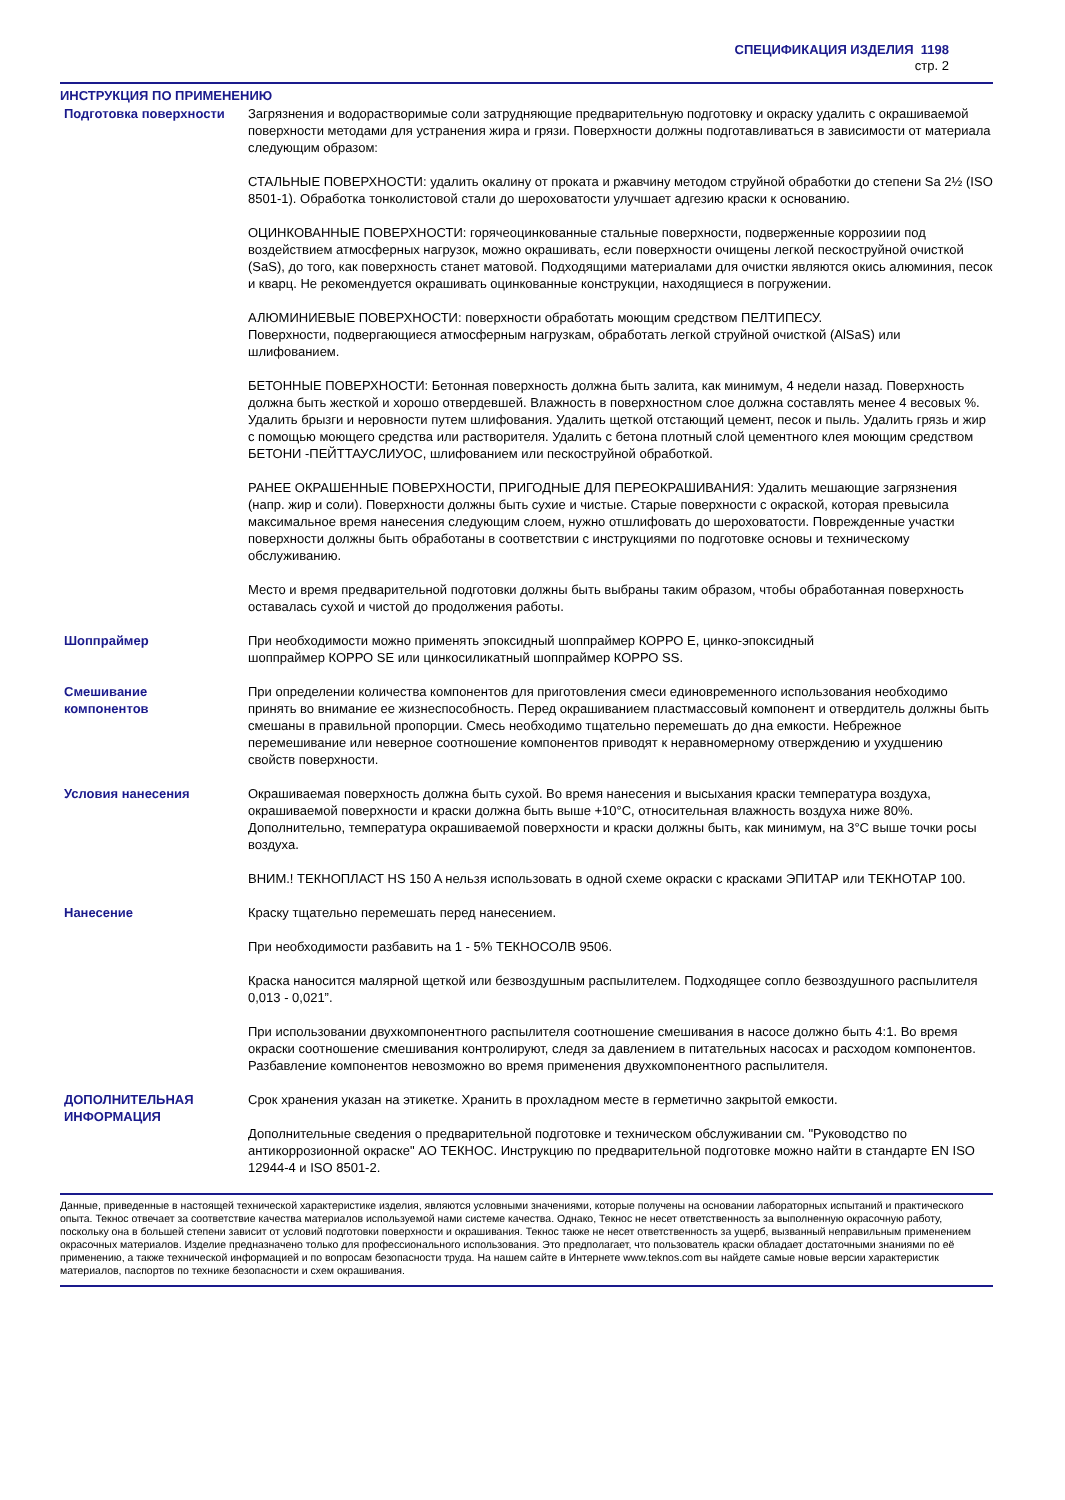СПЕЦИФИКАЦИЯ ИЗДЕЛИЯ 1198
стр. 2
ИНСТРУКЦИЯ ПО ПРИМЕНЕНИЮ
Подготовка поверхности Загрязнения и водорастворимые соли затрудняющие предварительную подготовку и окраску удалить с окрашиваемой поверхности методами для устранения жира и грязи. Поверхности должны подготавливаться в зависимости от материала следующим образом:
СТАЛЬНЫЕ ПОВЕРХНОСТИ: удалить окалину от проката и ржавчину методом струйной обработки до степени Sa 2½ (ISO 8501-1). Обработка тонколистовой стали до шероховатости улучшает адгезию краски к основанию.
ОЦИНКОВАННЫЕ ПОВЕРХНОСТИ: горячеоцинкованные стальные поверхности, подверженные коррозиии под воздействием атмосферных нагрузок, можно окрашивать, если поверхности очищены легкой пескоструйной очисткой (SaS), до того, как поверхность станет матовой. Подходящими материалами для очистки являются окись алюминия, песок и кварц. Не рекомендуется окрашивать оцинкованные конструкции, находящиеся в погружении.
АЛЮМИНИЕВЫЕ ПОВЕРХНОСТИ: поверхности обработать моющим средством ПЕЛТИПЕСУ.
Поверхности, подвергающиеся атмосферным нагрузкам, обработать легкой струйной очисткой (AlSaS) или шлифованием.
БЕТОННЫЕ ПОВЕРХНОСТИ: Бетонная поверхность должна быть залита, как минимум, 4 недели назад. Поверхность должна быть жесткой и хорошо отвердевшей. Влажность в поверхностном слое должна составлять менее 4 весовых %.
Удалить брызги и неровности путем шлифования. Удалить щеткой отстающий цемент, песок и пыль. Удалить грязь и жир с помощью моющего средства или растворителя. Удалить с бетона плотный слой цементного клея моющим средством БЕТОНИ -ПЕЙТТАУСЛИУОС, шлифованием или пескоструйной обработкой.
РАНЕЕ ОКРАШЕННЫЕ ПОВЕРХНОСТИ, ПРИГОДНЫЕ ДЛЯ ПЕРЕОКРАШИВАНИЯ: Удалить мешающие загрязнения (напр. жир и соли). Поверхности должны быть сухие и чистые. Старые поверхности с окраской, которая превысила максимальное время нанесения следующим слоем, нужно отшлифовать до шероховатости. Поврежденные участки поверхности должны быть обработаны в соответствии с инструкциями по подготовке основы и техническому обслуживанию.
Место и время предварительной подготовки должны быть выбраны таким образом, чтобы обработанная поверхность оставалась сухой и чистой до продолжения работы.
Шоппраймер При необходимости можно применять эпоксидный шоппраймер КОРРО Е, цинко-эпоксидный
шоппраймер КОРРО SE или цинкосиликатный шоппраймер КОРРО SS.
Смешивание
компонентов
При определении количества компонентов для приготовления смеси единовременного использования необходимо принять во внимание ее жизнеспособность. Перед окрашиванием пластмассовый компонент и отвердитель должны быть смешаны в правильной пропорции. Смесь необходимо тщательно перемешать до дна емкости. Небрежное перемешивание или неверное соотношение компонентов приводят к неравномерному отверждению и ухудшению свойств поверхности.
Условия нанесения Окрашиваемая поверхность должна быть сухой. Во время нанесения и высыхания краски температура воздуха, окрашиваемой поверхности и краски должна быть выше +10°C, относительная влажность воздуха ниже 80%. Дополнительно, температура окрашиваемой поверхности и краски должны быть, как минимум, на 3°C выше точки росы воздуха.
ВНИМ.! ТЕКНОПЛАСТ HS 150 A нельзя использовать в одной схеме окраски с красками ЭПИТАР или ТЕКНОТАР 100.
Нанесение Краску тщательно перемешать перед нанесением.
При необходимости разбавить на 1 - 5% ТЕКНОСОЛВ 9506.
Краска наносится малярной щеткой или безвоздушным распылителем. Подходящее сопло безвоздушного распылителя 0,013 - 0,021”.
При использовании двухкомпонентного распылителя соотношение смешивания в насосе должно быть 4:1. Во время окраски соотношение смешивания контролируют, следя за давлением в питательных насосах и расходом компонентов. Разбавление компонентов невозможно во время применения двухкомпонентного распылителя.
ДОПОЛНИТЕЛЬНАЯ
ИНФОРМАЦИЯ
Срок хранения указан на этикетке. Хранить в прохладном месте в герметично закрытой емкости.
Дополнительные сведения о предварительной подготовке и техническом обслуживании см. "Руководство по антикоррозионной окраске" АО ТЕКНОС. Инструкцию по предварительной подготовке можно найти в стандарте EN ISO 12944-4 и ISO 8501-2.
Данные, приведенные в настоящей технической характеристике изделия, являются условными значениями, которые получены на основании лабораторных испытаний и практического опыта. Текнос отвечает за соответствие качества материалов используемой нами системе качества. Однако, Текнос не несет ответственность за выполненную окрасочную работу, поскольку она в большей степени зависит от условий подготовки поверхности и окрашивания. Текнос также не несет ответственность за ущерб, вызванный неправильным применением окрасочных материалов. Изделие предназначено только для профессионального использования. Это предполагает, что пользователь краски обладает достаточными знаниями по её применению, а также технической информацией и по вопросам безопасности труда. На нашем сайте в Интернете www.teknos.com вы найдете самые новые версии характеристик материалов, паспортов по технике безопасности и схем окрашивания.